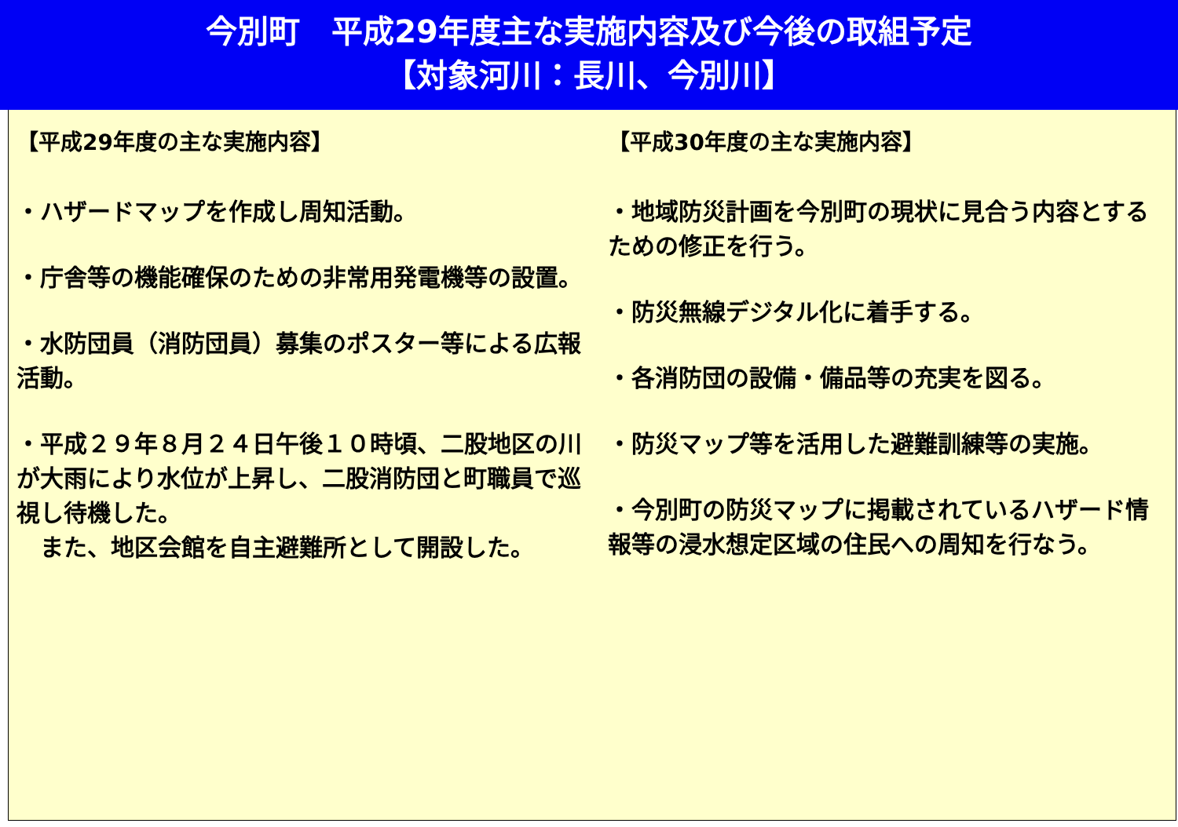今別町　平成29年度主な実施内容及び今後の取組予定
【対象河川：長川、今別川】
【平成29年度の主な実施内容】
・ハザードマップを作成し周知活動。
・庁舎等の機能確保のための非常用発電機等の設置。
・水防団員（消防団員）募集のポスター等による広報活動。
・平成２９年８月２４日午後１０時頃、二股地区の川が大雨により水位が上昇し、二股消防団と町職員で巡視し待機した。
　また、地区会館を自主避難所として開設した。
【平成30年度の主な実施内容】
・地域防災計画を今別町の現状に見合う内容とするための修正を行う。
・防災無線デジタル化に着手する。
・各消防団の設備・備品等の充実を図る。
・防災マップ等を活用した避難訓練等の実施。
・今別町の防災マップに掲載されているハザード情報等の浸水想定区域の住民への周知を行なう。